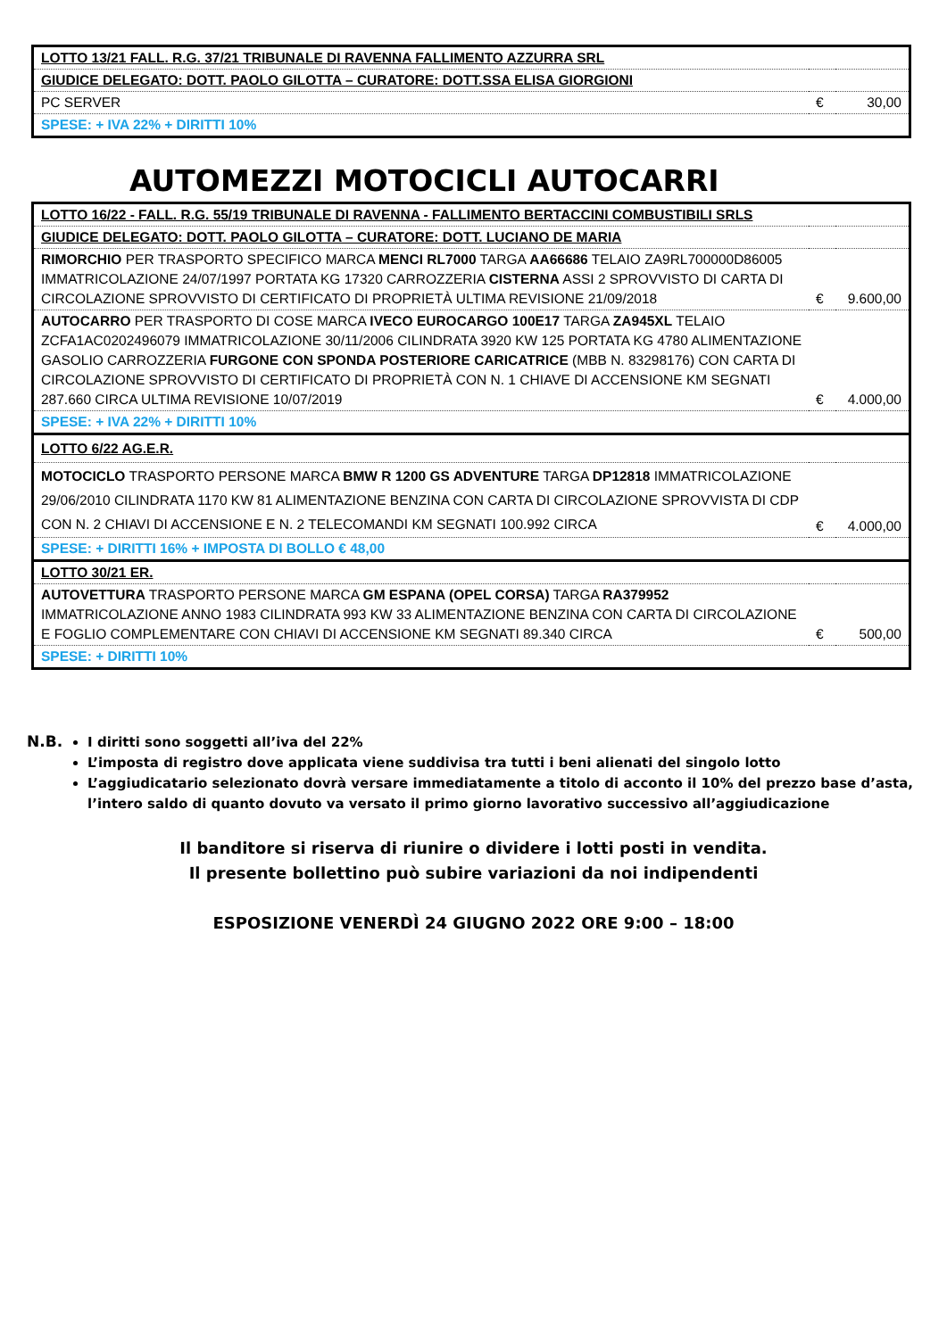| LOTTO 13/21 FALL. R.G. 37/21 TRIBUNALE DI RAVENNA FALLIMENTO AZZURRA SRL | | |
| GIUDICE DELEGATO: DOTT. PAOLO GILOTTA – CURATORE: DOTT.SSA ELISA GIORGIONI | | |
| PC SERVER | € | 30,00 |
| SPESE: + IVA 22% + DIRITTI 10% | | |
AUTOMEZZI MOTOCICLI AUTOCARRI
| LOTTO 16/22 - FALL. R.G. 55/19 TRIBUNALE DI RAVENNA - FALLIMENTO BERTACCINI COMBUSTIBILI SRLS | | |
| GIUDICE DELEGATO: DOTT. PAOLO GILOTTA – CURATORE: DOTT. LUCIANO DE MARIA | | |
| RIMORCHIO PER TRASPORTO SPECIFICO MARCA MENCI RL7000 TARGA AA66686 TELAIO ZA9RL700000D86005 IMMATRICOLAZIONE 24/07/1997 PORTATA KG 17320 CARROZZERIA CISTERNA ASSI 2 SPROVVISTO DI CARTA DI CIRCOLAZIONE SPROVVISTO DI CERTIFICATO DI PROPRIETÀ ULTIMA REVISIONE 21/09/2018 | € | 9.600,00 |
| AUTOCARRO PER TRASPORTO DI COSE MARCA IVECO EUROCARGO 100E17 TARGA ZA945XL TELAIO ZCFA1AC0202496079 IMMATRICOLAZIONE 30/11/2006 CILINDRATA 3920 KW 125 PORTATA KG 4780 ALIMENTAZIONE GASOLIO CARROZZERIA FURGONE CON SPONDA POSTERIORE CARICATRICE (MBB N. 83298176) CON CARTA DI CIRCOLAZIONE SPROVVISTO DI CERTIFICATO DI PROPRIETÀ CON N. 1 CHIAVE DI ACCENSIONE KM SEGNATI 287.660 CIRCA ULTIMA REVISIONE 10/07/2019 | € | 4.000,00 |
| SPESE: + IVA 22% + DIRITTI 10% | | |
| LOTTO 6/22 AG.E.R. | | |
| MOTOCICLO TRASPORTO PERSONE MARCA BMW R 1200 GS ADVENTURE TARGA DP12818 IMMATRICOLAZIONE 29/06/2010 CILINDRATA 1170 KW 81 ALIMENTAZIONE BENZINA CON CARTA DI CIRCOLAZIONE SPROVVISTA DI CDP CON N. 2 CHIAVI DI ACCENSIONE E N. 2 TELECOMANDI KM SEGNATI 100.992 CIRCA | € | 4.000,00 |
| SPESE: + DIRITTI 16% + IMPOSTA DI BOLLO € 48,00 | | |
| LOTTO 30/21 ER. | | |
| AUTOVETTURA TRASPORTO PERSONE MARCA GM ESPANA (OPEL CORSA) TARGA RA379952 IMMATRICOLAZIONE ANNO 1983 CILINDRATA 993 KW 33 ALIMENTAZIONE BENZINA CON CARTA DI CIRCOLAZIONE E FOGLIO COMPLEMENTARE CON CHIAVI DI ACCENSIONE KM SEGNATI 89.340 CIRCA | € | 500,00 |
| SPESE: + DIRITTI 10% | | |
N.B.
I diritti sono soggetti all’iva del 22%
L’imposta di registro dove applicata viene suddivisa tra tutti i beni alienati del singolo lotto
L’aggiudicatario selezionato dovrà versare immediatamente a titolo di acconto il 10% del prezzo base d’asta, l’intero saldo di quanto dovuto va versato il primo giorno lavorativo successivo all’aggiudicazione
Il banditore si riserva di riunire o dividere i lotti posti in vendita.
Il presente bollettino può subire variazioni da noi indipendenti
ESPOSIZIONE VENERDÌ 24 GIUGNO 2022 ORE 9:00 – 18:00